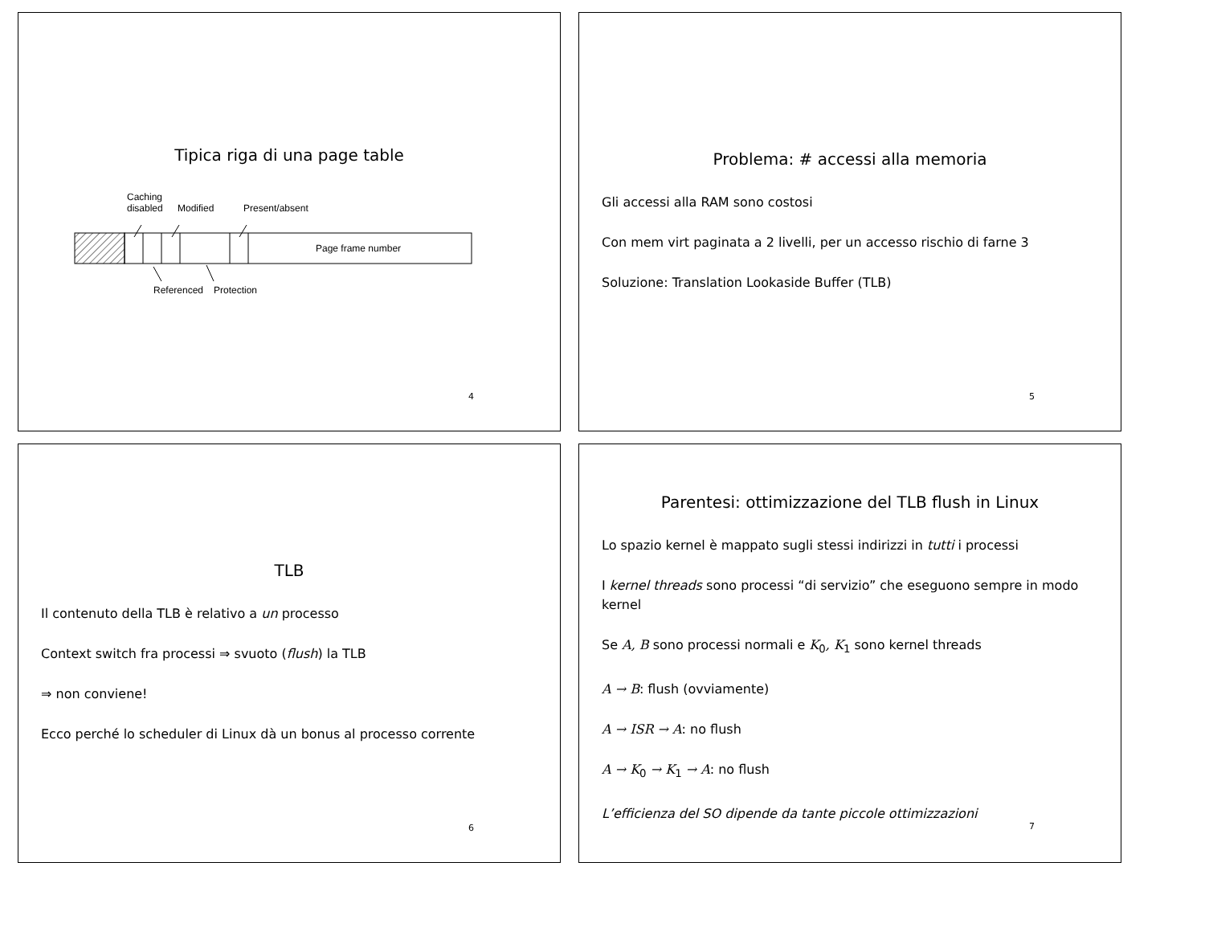Tipica riga di una page table
Page frame number
Caching
disabled
Modified
Present/absent
Referenced
Protection
4
Problema: # accessi alla memoria
Gli accessi alla RAM sono costosi
Con mem virt paginata a 2 livelli, per un accesso rischio di farne 3
Soluzione: Translation Lookaside Buffer (TLB)
5
TLB
Il contenuto della TLB è relativo a un processo
Context switch fra processi ⇒ svuoto (flush) la TLB
⇒ non conviene!
Ecco perché lo scheduler di Linux dà un bonus al processo corrente
6
Parentesi: ottimizzazione del TLB flush in Linux
Lo spazio kernel è mappato sugli stessi indirizzi in tutti i processi
I kernel threads sono processi “di servizio” che eseguono sempre in modo kernel
Se A, B sono processi normali e K<sub>0</sub>, K<sub>1</sub> sono kernel threads
A → B: flush (ovviamente)
A → ISR → A: no flush
A → K<sub>0</sub> → K<sub>1</sub> → A: no flush
L’efficienza del SO dipende da tante piccole ottimizzazioni
7